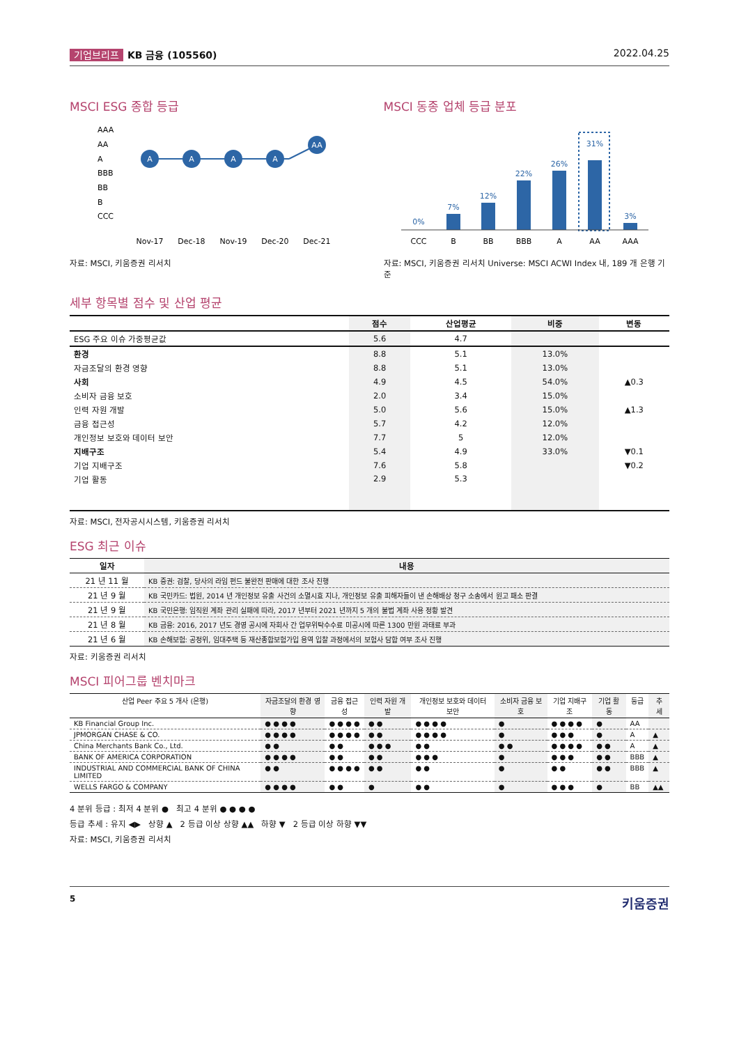기업브리프 KB 금융 (105560) 2022.04.25
MSCI ESG 종합 등급
AAA
AA
A
BBB
BB
B
CCC
A
A
A
A
AA
Nov-17
Dec-18
Nov-19
Dec-20
Dec-21
자료: MSCI, 키움증권 리서치
MSCI 동종 업체 등급 분포
0%
7%
12%
22%
26%
31%
3%
CCC
B
BB
BBB
A
AA
AAA
자료: MSCI, 키움증권 리서치 Universe: MSCI ACWI Index 내, 189 개 은행 기준
세부 항목별 점수 및 산업 평균
| | 점수 | 산업평균 | 비중 | 변동 |
| --- | --- | --- | --- | --- |
| ESG 주요 이슈 가중평균값 | 5.6 | 4.7 | | |
| 환경 | 8.8 | 5.1 | 13.0% | |
| 자금조달의 환경 영향 | 8.8 | 5.1 | 13.0% | |
| 사회 | 4.9 | 4.5 | 54.0% | ▲0.3 |
| 소비자 금융 보호 | 2.0 | 3.4 | 15.0% | |
| 인력 자원 개발 | 5.0 | 5.6 | 15.0% | ▲1.3 |
| 금융 접근성 | 5.7 | 4.2 | 12.0% | |
| 개인정보 보호와 데이터 보안 | 7.7 | 5 | 12.0% | |
| 지배구조 | 5.4 | 4.9 | 33.0% | ▼0.1 |
| 기업 지배구조 | 7.6 | 5.8 | | ▼0.2 |
| 기업 활동 | 2.9 | 5.3 | | |
자료: MSCI, 전자공시시스템, 키움증권 리서치
ESG 최근 이슈
| 일자 | 내용 |
| --- | --- |
| 21 년 11 월 | KB 증권: 검찰, 당사의 라임 펀드 불완전 판매에 대한 조사 진행 |
| 21 년 9 월 | KB 국민카드: 법원, 2014 년 개인정보 유출 사건의 소멸시효 지나, 개인정보 유출 피해자들이 낸 손해배상 청구 소송에서 원고 패소 판결 |
| 21 년 9 월 | KB 국민은행: 임직원 계좌 관리 실패에 따라, 2017 년부터 2021 년까지 5 개의 불법 계좌 사용 정황 발견 |
| 21 년 8 월 | KB 금융: 2016, 2017 년도 경영 공시에 자회사 간 업무위탁수수료 미공시에 따른 1300 만원 과태료 부과 |
| 21 년 6 월 | KB 손해보험: 공정위, 임대주택 등 재산종합보험가입 용역 입찰 과정에서의 보험사 담합 여부 조사 진행 |
자료: 키움증권 리서치
MSCI 피어그룹 벤치마크
| 산업 Peer 주요 5 개사 (은행) | 자금조달의 환경 영향 | 금융 접근성 | 인력 자원 개발 | 개인정보 보호와 데이터 보안 | 소비자 금융 보호 | 기업 지배구조 | 기업 활동 | 등급 | 추세 |
| --- | --- | --- | --- | --- | --- | --- | --- | --- | --- |
| KB Financial Group Inc. | ● ● ● ● | ● ● ● ● | ● ● | ● ● ● ● | ● | ● ● ● ● | ● | AA | |
| JPMORGAN CHASE & CO. | ● ● ● ● | ● ● ● ● | ● ● | ● ● ● ● | ● | ● ● ● | ● | A | ▲ |
| China Merchants Bank Co., Ltd. | ● ● | ● ● | ● ● ● | ● ● | ● ● | ● ● ● ● | ● ● | A | ▲ |
| BANK OF AMERICA CORPORATION | ● ● ● ● | ● ● | ● ● | ● ● ● | ● | ● ● ● | ● ● | BBB | ▲ |
| INDUSTRIAL AND COMMERCIAL BANK OF CHINA LIMITED | ● ● | ● ● ● ● | ● ● | ● ● | ● | ● ● | ● ● | BBB | ▲ |
| WELLS FARGO & COMPANY | ● ● ● ● | ● ● | ● | ● ● | ● | ● ● ● | ● | BB | ▲▲ |
4 분위 등급 : 최저 4 분위 ● 최고 4 분위 ● ● ● ●
등급 추세 : 유지 ◀▶ 상향 ▲ 2 등급 이상 상향 ▲▲ 하향 ▼ 2 등급 이상 하향 ▼▼
자료: MSCI, 키움증권 리서치
5 키움증권